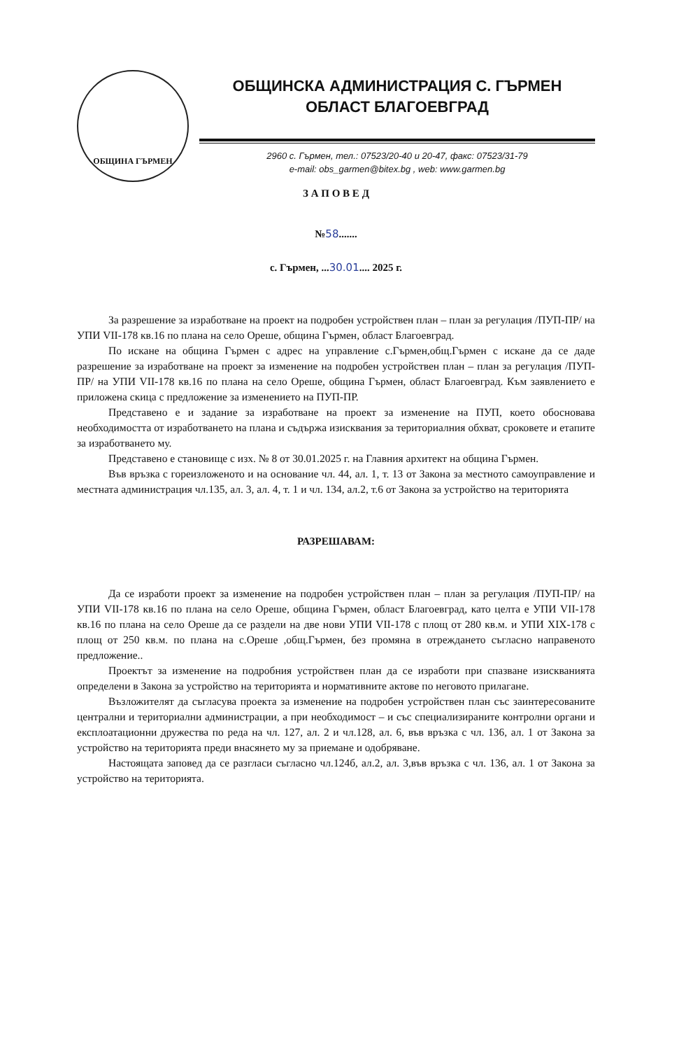ОБЩИНА ГЪРМЕН
ОБЩИНСКА АДМИНИСТРАЦИЯ С. ГЪРМЕН
ОБЛАСТ БЛАГОЕВГРАД
2960 с. Гърмен, тел.: 07523/20-40 и 20-47, факс: 07523/31-79
e-mail: obs_garmen@bitex.bg , web: www.garmen.bg
З А П О В Е Д
№58.......
с. Гърмен, ...30.01.... 2025 г.
За разрешение за изработване на проект на подробен устройствен план – план за регулация /ПУП-ПР/ на УПИ VII-178 кв.16 по плана на село Ореше, община Гърмен, област Благоевград.
По искане на община Гърмен с адрес на управление с.Гърмен,общ.Гърмен с искане да се даде разрешение за изработване на проект за изменение на подробен устройствен план – план за регулация /ПУП-ПР/ на УПИ VII-178 кв.16 по плана на село Ореше, община Гърмен, област Благоевград. Към заявлението е приложена скица с предложение за изменението на ПУП-ПР.
Представено е и задание за изработване на проект за изменение на ПУП, което обосновава необходимостта от изработването на плана и съдържа изисквания за териториалния обхват, сроковете и етапите за изработването му.
Представено е становище с изх. № 8 от 30.01.2025 г. на Главния архитект на община Гърмен.
Във връзка с гореизложеното и на основание чл. 44, ал. 1, т. 13 от Закона за местното самоуправление и местната администрация чл.135, ал. 3, ал. 4, т. 1 и чл. 134, ал.2, т.6 от Закона за устройство на територията
РАЗРЕШАВАМ:
Да се изработи проект за изменение на подробен устройствен план – план за регулация /ПУП-ПР/ на УПИ VII-178 кв.16 по плана на село Ореше, община Гърмен, област Благоевград, като целта е УПИ VII-178 кв.16 по плана на село Ореше да се раздели на две нови УПИ VII-178 с площ от 280 кв.м. и УПИ XIX-178 с площ от 250 кв.м. по плана на с.Ореше ,общ.Гърмен, без промяна в отреждането съгласно направеното предложение..
Проектът за изменение на подробния устройствен план да се изработи при спазване изискванията определени в Закона за устройство на територията и нормативните актове по неговото прилагане.
Възложителят да съгласува проекта за изменение на подробен устройствен план със заинтересованите централни и териториални администрации, а при необходимост – и със специализираните контролни органи и експлоатационни дружества по реда на чл. 127, ал. 2 и чл.128, ал. 6, във връзка с чл. 136, ал. 1 от Закона за устройство на територията преди внасянето му за приемане и одобряване.
Настоящата заповед да се разгласи съгласно чл.124б, ал.2, ал. 3,във връзка с чл. 136, ал. 1 от Закона за устройство на територията.